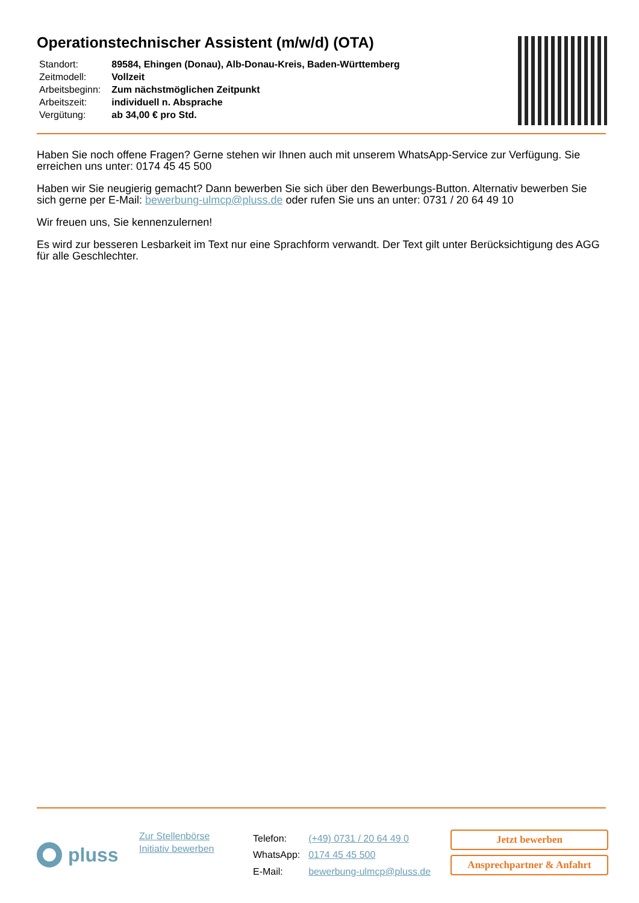Operationstechnischer Assistent (m/w/d) (OTA)
| Standort: | 89584, Ehingen (Donau), Alb-Donau-Kreis, Baden-Württemberg |
| Zeitmodell: | Vollzeit |
| Arbeitsbeginn: | Zum nächstmöglichen Zeitpunkt |
| Arbeitszeit: | individuell n. Absprache |
| Vergütung: | ab 34,00 € pro Std. |
Haben Sie noch offene Fragen? Gerne stehen wir Ihnen auch mit unserem WhatsApp-Service zur Verfügung. Sie erreichen uns unter: 0174 45 45 500
Haben wir Sie neugierig gemacht? Dann bewerben Sie sich über den Bewerbungs-Button. Alternativ bewerben Sie sich gerne per E-Mail: bewerbung-ulmcp@pluss.de oder rufen Sie uns an unter: 0731 / 20 64 49 10
Wir freuen uns, Sie kennenzulernen!
Es wird zur besseren Lesbarkeit im Text nur eine Sprachform verwandt. Der Text gilt unter Berücksichtigung des AGG für alle Geschlechter.
pluss
Zur Stellenbörse
Initiativ bewerben
| Telefon: | (+49) 0731 / 20 64 49 0 |
| WhatsApp: | 0174 45 45 500 |
| E-Mail: | bewerbung-ulmcp@pluss.de |
Jetzt bewerben
Ansprechpartner & Anfahrt